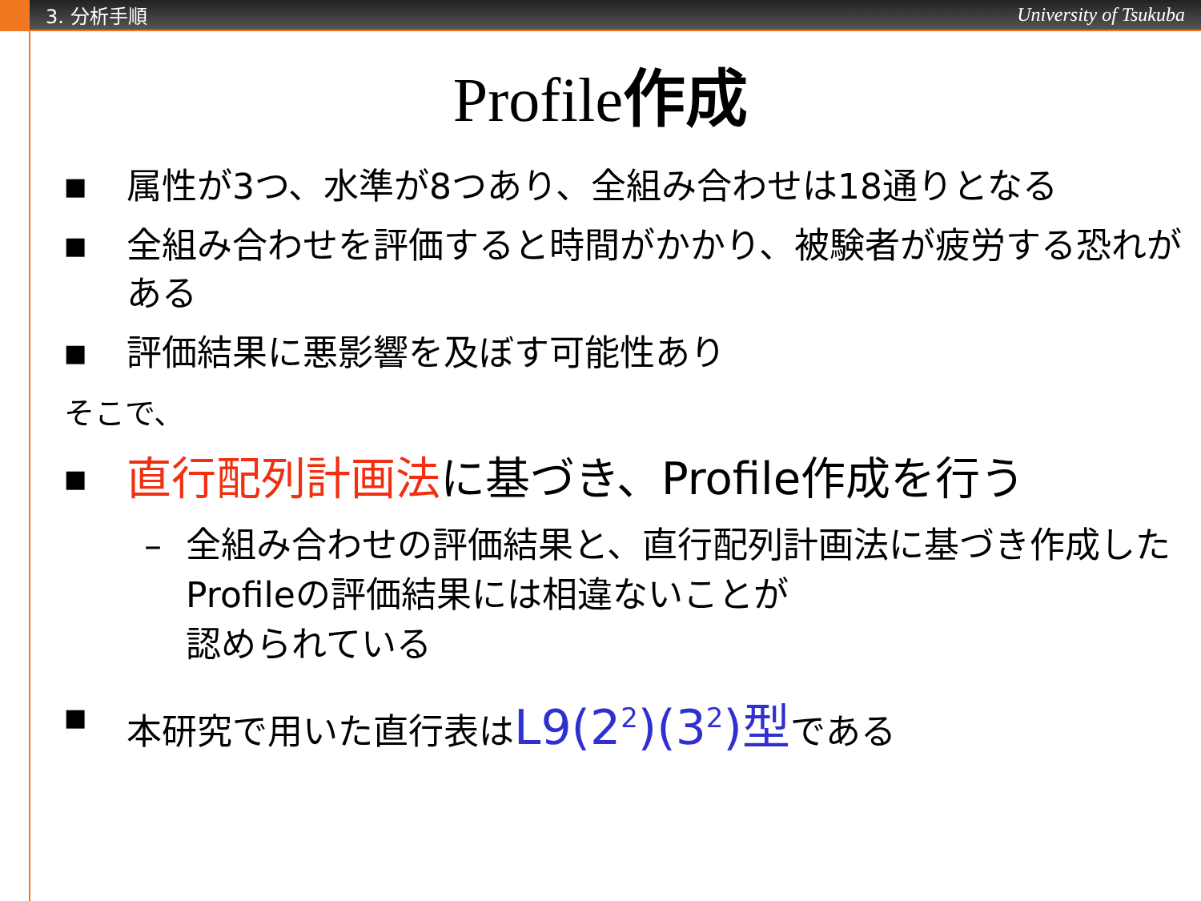3. 分析手順
University of Tsukuba
Profile作成
■ 属性が3つ、水準が8つあり、全組み合わせは18通りとなる
■ 全組み合わせを評価すると時間がかかり、被験者が疲労する恐れがある
■ 評価結果に悪影響を及ぼす可能性あり
そこで、
■ 直行配列計画法に基づき、Profile作成を行う
– 全組み合わせの評価結果と、直行配列計画法に基づき作成したProfileの評価結果には相違ないことが
認められている
■ 本研究で用いた直行表はL9(2<sup>2</sup>)(3<sup>2</sup>)型である